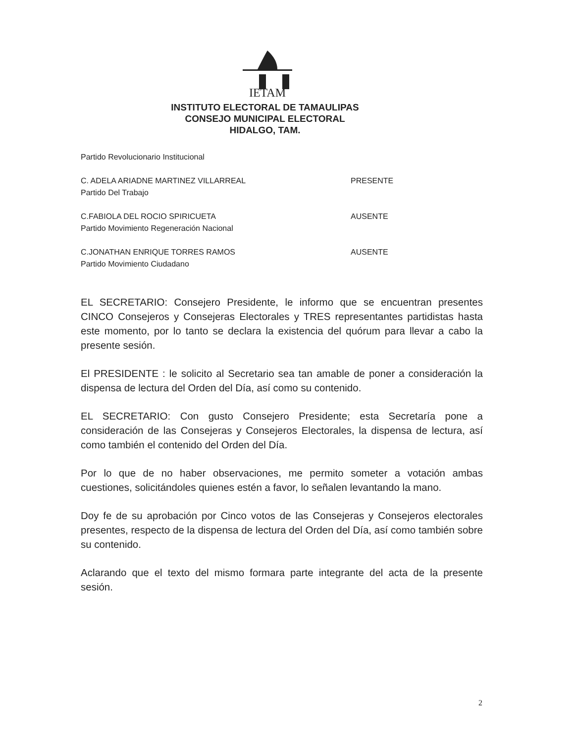IETAM
INSTITUTO ELECTORAL DE TAMAULIPAS
CONSEJO MUNICIPAL ELECTORAL
HIDALGO, TAM.
Partido Revolucionario Institucional
C. ADELA ARIADNE MARTINEZ VILLARREAL PRESENTE
Partido Del Trabajo
C.FABIOLA DEL ROCIO SPIRICUETA AUSENTE
Partido Movimiento Regeneración Nacional
C.JONATHAN ENRIQUE TORRES RAMOS AUSENTE
Partido Movimiento Ciudadano
EL SECRETARIO: Consejero Presidente, le informo que se encuentran presentes CINCO Consejeros y Consejeras Electorales y TRES representantes partidistas hasta este momento, por lo tanto se declara la existencia del quórum para llevar a cabo la presente sesión.
El PRESIDENTE : le solicito al Secretario sea tan amable de poner a consideración la dispensa de lectura del Orden del Día, así como su contenido.
EL SECRETARIO: Con gusto Consejero Presidente; esta Secretaría pone a consideración de las Consejeras y Consejeros Electorales, la dispensa de lectura, así como también el contenido del Orden del Día.
Por lo que de no haber observaciones, me permito someter a votación ambas cuestiones, solicitándoles quienes estén a favor, lo señalen levantando la mano.
Doy fe de su aprobación por Cinco votos de las Consejeras y Consejeros electorales presentes, respecto de la dispensa de lectura del Orden del Día, así como también sobre su contenido.
Aclarando que el texto del mismo formara parte integrante del acta de la presente sesión.
2